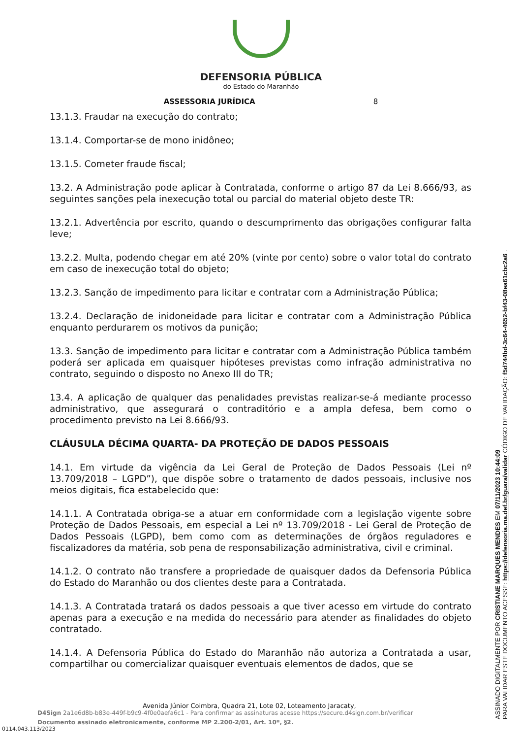DEFENSORIA PÚBLICA
do Estado do Maranhão
ASSESSORIA JURÍDICA 8
13.1.3. Fraudar na execução do contrato;
13.1.4. Comportar-se de mono inidôneo;
13.1.5. Cometer fraude fiscal;
13.2. A Administração pode aplicar à Contratada, conforme o artigo 87 da Lei 8.666/93, as seguintes sanções pela inexecução total ou parcial do material objeto deste TR:
13.2.1. Advertência por escrito, quando o descumprimento das obrigações configurar falta leve;
13.2.2. Multa, podendo chegar em até 20% (vinte por cento) sobre o valor total do contrato em caso de inexecução total do objeto;
13.2.3. Sanção de impedimento para licitar e contratar com a Administração Pública;
13.2.4. Declaração de inidoneidade para licitar e contratar com a Administração Pública enquanto perdurarem os motivos da punição;
13.3. Sanção de impedimento para licitar e contratar com a Administração Pública também poderá ser aplicada em quaisquer hipóteses previstas como infração administrativa no contrato, seguindo o disposto no Anexo III do TR;
13.4. A aplicação de qualquer das penalidades previstas realizar-se-á mediante processo administrativo, que assegurará o contraditório e a ampla defesa, bem como o procedimento previsto na Lei 8.666/93.
CLÁUSULA DÉCIMA QUARTA- DA PROTEÇÃO DE DADOS PESSOAIS
14.1. Em virtude da vigência da Lei Geral de Proteção de Dados Pessoais (Lei nº 13.709/2018 – LGPD”), que dispõe sobre o tratamento de dados pessoais, inclusive nos meios digitais, fica estabelecido que:
14.1.1. A Contratada obriga-se a atuar em conformidade com a legislação vigente sobre Proteção de Dados Pessoais, em especial a Lei nº 13.709/2018 - Lei Geral de Proteção de Dados Pessoais (LGPD), bem como com as determinações de órgãos reguladores e fiscalizadores da matéria, sob pena de responsabilização administrativa, civil e criminal.
14.1.2. O contrato não transfere a propriedade de quaisquer dados da Defensoria Pública do Estado do Maranhão ou dos clientes deste para a Contratada.
14.1.3. A Contratada tratará os dados pessoais a que tiver acesso em virtude do contrato apenas para a execução e na medida do necessário para atender as finalidades do objeto contratado.
14.1.4. A Defensoria Pública do Estado do Maranhão não autoriza a Contratada a usar, compartilhar ou comercializar quaisquer eventuais elementos de dados, que se
ASSINADO DIGITALMENTE POR CRISTIANE MARQUES MENDES EM 07/11/2023 10:44:09
PARA VALIDAR ESTE DOCUMENTO ACESSE: https://defensoria.ma.def.br/guara/validar CÓDIGO DE VALIDAÇÃO: f5d744bd-3c64-4652-bf43-08ea61cbc2a6 .
Avenida Júnior Coimbra, Quadra 21, Lote 02, Loteamento Jaracaty,
D4Sign 2a1e6d8b-b83e-449f-b9c9-4f0e0aefa6c1 - Para confirmar as assinaturas acesse https://secure.d4sign.com.br/verificar
Documento assinado eletronicamente, conforme MP 2.200-2/01, Art. 10º, §2.
0114.043.113/2023